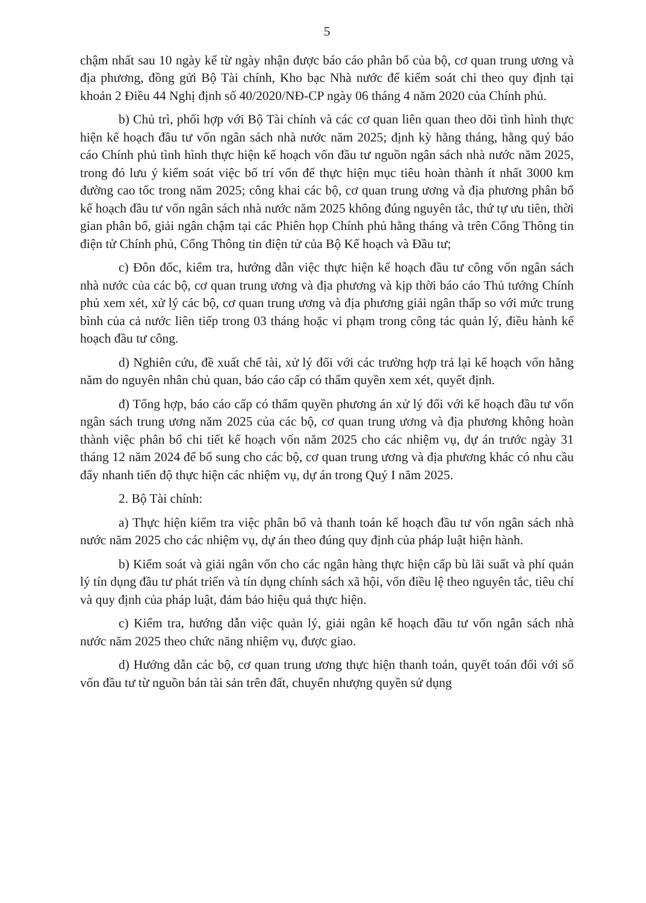5
chậm nhất sau 10 ngày kể từ ngày nhận được báo cáo phân bổ của bộ, cơ quan trung ương và địa phương, đồng gửi Bộ Tài chính, Kho bạc Nhà nước để kiểm soát chi theo quy định tại khoản 2 Điều 44 Nghị định số 40/2020/NĐ-CP ngày 06 tháng 4 năm 2020 của Chính phủ.
b) Chủ trì, phối hợp với Bộ Tài chính và các cơ quan liên quan theo dõi tình hình thực hiện kế hoạch đầu tư vốn ngân sách nhà nước năm 2025; định kỳ hằng tháng, hằng quý báo cáo Chính phủ tình hình thực hiện kế hoạch vốn đầu tư nguồn ngân sách nhà nước năm 2025, trong đó lưu ý kiểm soát việc bố trí vốn để thực hiện mục tiêu hoàn thành ít nhất 3000 km đường cao tốc trong năm 2025; công khai các bộ, cơ quan trung ương và địa phương phân bổ kế hoạch đầu tư vốn ngân sách nhà nước năm 2025 không đúng nguyên tắc, thứ tự ưu tiên, thời gian phân bổ, giải ngân chậm tại các Phiên họp Chính phủ hằng tháng và trên Cổng Thông tin điện tử Chính phủ, Cổng Thông tin điện tử của Bộ Kế hoạch và Đầu tư;
c) Đôn đốc, kiểm tra, hướng dẫn việc thực hiện kế hoạch đầu tư công vốn ngân sách nhà nước của các bộ, cơ quan trung ương và địa phương và kịp thời báo cáo Thủ tướng Chính phủ xem xét, xử lý các bộ, cơ quan trung ương và địa phương giải ngân thấp so với mức trung bình của cả nước liên tiếp trong 03 tháng hoặc vi phạm trong công tác quản lý, điều hành kế hoạch đầu tư công.
d) Nghiên cứu, đề xuất chế tài, xử lý đối với các trường hợp trả lại kế hoạch vốn hằng năm do nguyên nhân chủ quan, báo cáo cấp có thẩm quyền xem xét, quyết định.
đ) Tổng hợp, báo cáo cấp có thẩm quyền phương án xử lý đối với kế hoạch đầu tư vốn ngân sách trung ương năm 2025 của các bộ, cơ quan trung ương và địa phương không hoàn thành việc phân bổ chi tiết kế hoạch vốn năm 2025 cho các nhiệm vụ, dự án trước ngày 31 tháng 12 năm 2024 để bổ sung cho các bộ, cơ quan trung ương và địa phương khác có nhu cầu đẩy nhanh tiến độ thực hiện các nhiệm vụ, dự án trong Quý I năm 2025.
2. Bộ Tài chính:
a) Thực hiện kiểm tra việc phân bổ và thanh toán kế hoạch đầu tư vốn ngân sách nhà nước năm 2025 cho các nhiệm vụ, dự án theo đúng quy định của pháp luật hiện hành.
b) Kiểm soát và giải ngân vốn cho các ngân hàng thực hiện cấp bù lãi suất và phí quản lý tín dụng đầu tư phát triển và tín dụng chính sách xã hội, vốn điều lệ theo nguyên tắc, tiêu chí và quy định của pháp luật, đảm bảo hiệu quả thực hiện.
c) Kiểm tra, hướng dẫn việc quản lý, giải ngân kế hoạch đầu tư vốn ngân sách nhà nước năm 2025 theo chức năng nhiệm vụ, được giao.
d) Hướng dẫn các bộ, cơ quan trung ương thực hiện thanh toán, quyết toán đối với số vốn đầu tư từ nguồn bán tài sản trên đất, chuyển nhượng quyền sử dụng